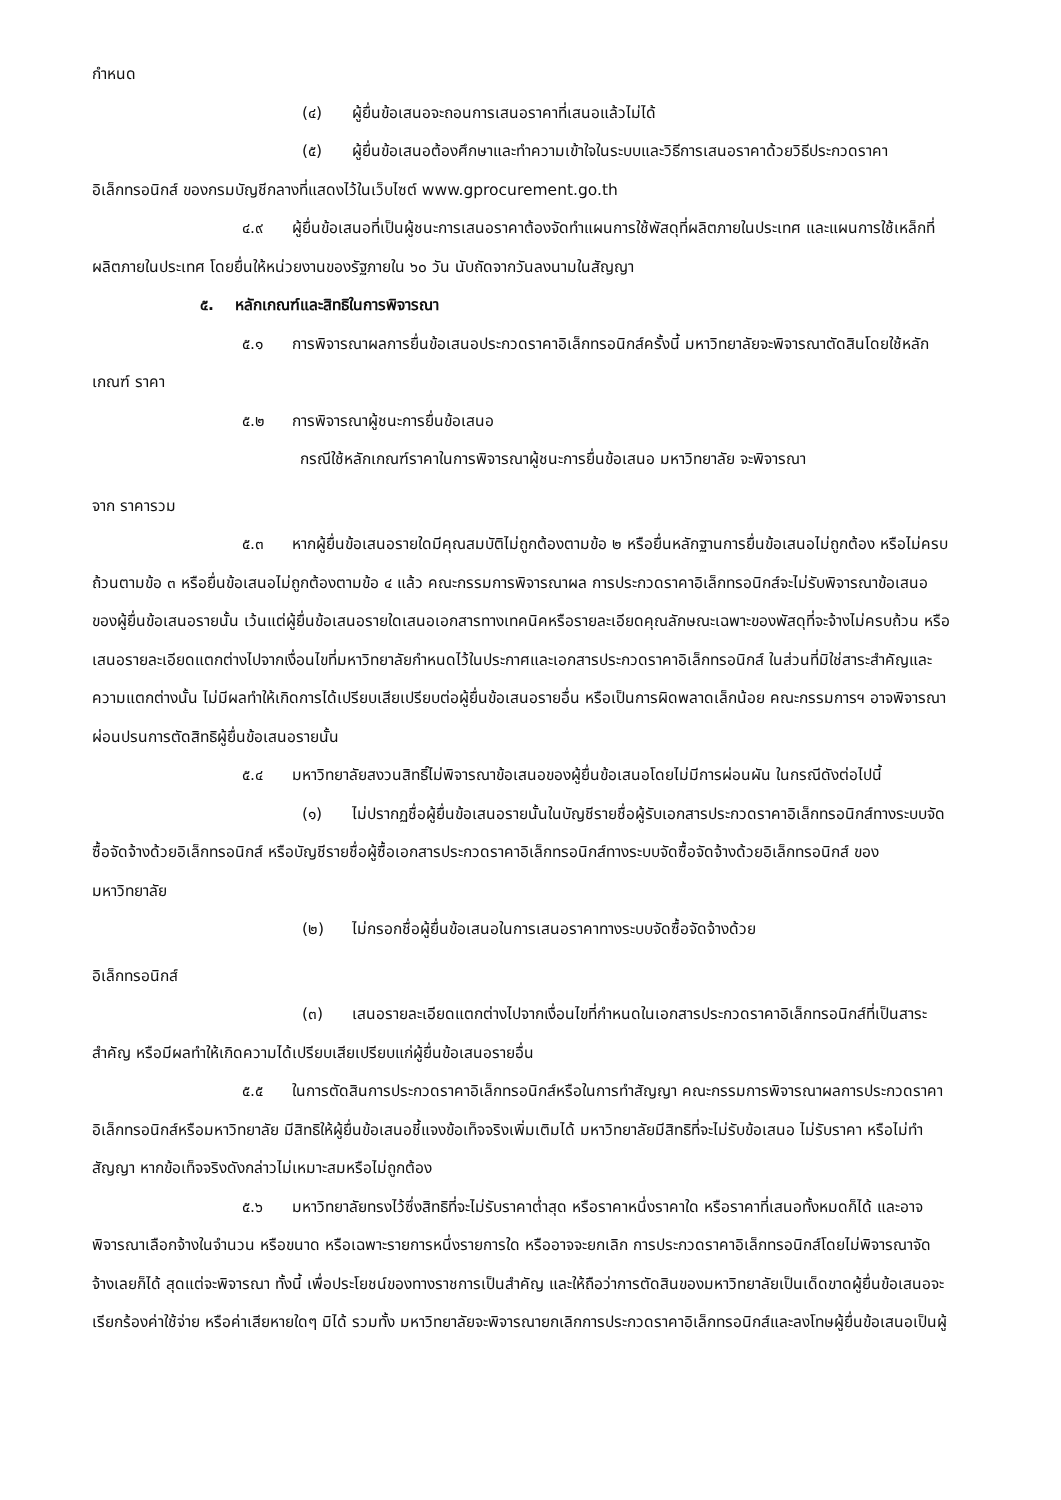กำหนด
(๔) ผู้ยื่นข้อเสนอจะถอนการเสนอราคาที่เสนอแล้วไม่ได้
(๕) ผู้ยื่นข้อเสนอต้องศึกษาและทำความเข้าใจในระบบและวิธีการเสนอราคาด้วยวิธีประกวดราคาอิเล็กทรอนิกส์ ของกรมบัญชีกลางที่แสดงไว้ในเว็บไซต์ www.gprocurement.go.th
๔.๙ ผู้ยื่นข้อเสนอที่เป็นผู้ชนะการเสนอราคาต้องจัดทำแผนการใช้พัสดุที่ผลิตภายในประเทศ และแผนการใช้เหล็กที่ผลิตภายในประเทศ โดยยื่นให้หน่วยงานของรัฐภายใน ๖๐ วัน นับถัดจากวันลงนามในสัญญา
๕. หลักเกณฑ์และสิทธิในการพิจารณา
๕.๑ การพิจารณาผลการยื่นข้อเสนอประกวดราคาอิเล็กทรอนิกส์ครั้งนี้ มหาวิทยาลัยจะพิจารณาตัดสินโดยใช้หลักเกณฑ์ ราคา
๕.๒ การพิจารณาผู้ชนะการยื่นข้อเสนอ
กรณีใช้หลักเกณฑ์ราคาในการพิจารณาผู้ชนะการยื่นข้อเสนอ มหาวิทยาลัย จะพิจารณา
จาก ราคารวม
๕.๓ หากผู้ยื่นข้อเสนอรายใดมีคุณสมบัติไม่ถูกต้องตามข้อ ๒ หรือยื่นหลักฐานการยื่นข้อเสนอไม่ถูกต้อง หรือไม่ครบถ้วนตามข้อ ๓ หรือยื่นข้อเสนอไม่ถูกต้องตามข้อ ๔ แล้ว คณะกรรมการพิจารณาผล การประกวดราคาอิเล็กทรอนิกส์จะไม่รับพิจารณาข้อเสนอของผู้ยื่นข้อเสนอรายนั้น เว้นแต่ผู้ยื่นข้อเสนอรายใดเสนอเอกสารทางเทคนิคหรือรายละเอียดคุณลักษณะเฉพาะของพัสดุที่จะจ้างไม่ครบถ้วน หรือเสนอรายละเอียดแตกต่างไปจากเงื่อนไขที่มหาวิทยาลัยกำหนดไว้ในประกาศและเอกสารประกวดราคาอิเล็กทรอนิกส์ ในส่วนที่มิใช่สาระสำคัญและความแตกต่างนั้น ไม่มีผลทำให้เกิดการได้เปรียบเสียเปรียบต่อผู้ยื่นข้อเสนอรายอื่น หรือเป็นการผิดพลาดเล็กน้อย คณะกรรมการฯ อาจพิจารณาผ่อนปรนการตัดสิทธิผู้ยื่นข้อเสนอรายนั้น
๕.๔ มหาวิทยาลัยสงวนสิทธิ์ไม่พิจารณาข้อเสนอของผู้ยื่นข้อเสนอโดยไม่มีการผ่อนผัน ในกรณีดังต่อไปนี้
(๑) ไม่ปรากฏชื่อผู้ยื่นข้อเสนอรายนั้นในบัญชีรายชื่อผู้รับเอกสารประกวดราคาอิเล็กทรอนิกส์ทางระบบจัดซื้อจัดจ้างด้วยอิเล็กทรอนิกส์ หรือบัญชีรายชื่อผู้ซื้อเอกสารประกวดราคาอิเล็กทรอนิกส์ทางระบบจัดซื้อจัดจ้างด้วยอิเล็กทรอนิกส์ ของมหาวิทยาลัย
(๒) ไม่กรอกชื่อผู้ยื่นข้อเสนอในการเสนอราคาทางระบบจัดซื้อจัดจ้างด้วย
อิเล็กทรอนิกส์
(๓) เสนอรายละเอียดแตกต่างไปจากเงื่อนไขที่กำหนดในเอกสารประกวดราคาอิเล็กทรอนิกส์ที่เป็นสาระสำคัญ หรือมีผลทำให้เกิดความได้เปรียบเสียเปรียบแก่ผู้ยื่นข้อเสนอรายอื่น
๕.๕ ในการตัดสินการประกวดราคาอิเล็กทรอนิกส์หรือในการทำสัญญา คณะกรรมการพิจารณาผลการประกวดราคาอิเล็กทรอนิกส์หรือมหาวิทยาลัย มีสิทธิให้ผู้ยื่นข้อเสนอชี้แจงข้อเท็จจริงเพิ่มเติมได้ มหาวิทยาลัยมีสิทธิที่จะไม่รับข้อเสนอ ไม่รับราคา หรือไม่ทำสัญญา หากข้อเท็จจริงดังกล่าวไม่เหมาะสมหรือไม่ถูกต้อง
๕.๖ มหาวิทยาลัยทรงไว้ซึ่งสิทธิที่จะไม่รับราคาต่ำสุด หรือราคาหนึ่งราคาใด หรือราคาที่เสนอทั้งหมดก็ได้ และอาจพิจารณาเลือกจ้างในจำนวน หรือขนาด หรือเฉพาะรายการหนึ่งรายการใด หรืออาจจะยกเลิก การประกวดราคาอิเล็กทรอนิกส์โดยไม่พิจารณาจัดจ้างเลยก็ได้ สุดแต่จะพิจารณา ทั้งนี้ เพื่อประโยชน์ของทางราชการเป็นสำคัญ และให้ถือว่าการตัดสินของมหาวิทยาลัยเป็นเด็ดขาดผู้ยื่นข้อเสนอจะเรียกร้องค่าใช้จ่าย หรือค่าเสียหายใดๆ มิได้ รวมทั้ง มหาวิทยาลัยจะพิจารณายกเลิกการประกวดราคาอิเล็กทรอนิกส์และลงโทษผู้ยื่นข้อเสนอเป็นผู้